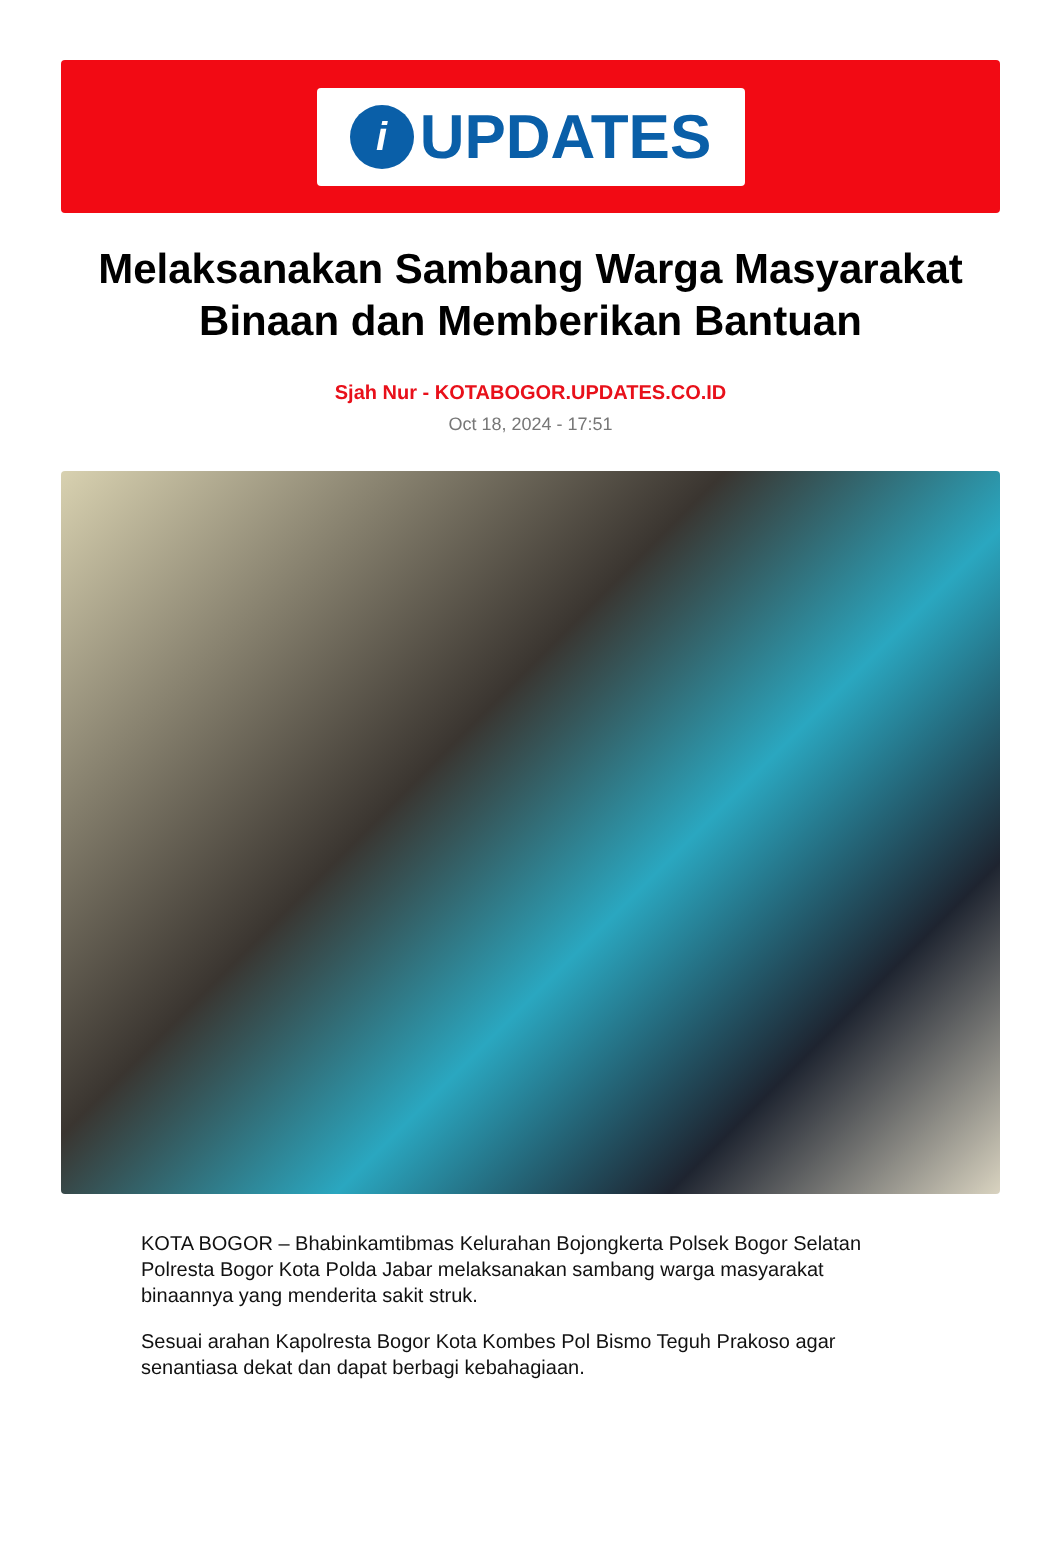i
UPDATES
Melaksanakan Sambang Warga Masyarakat Binaan dan Memberikan Bantuan
Sjah Nur - KOTABOGOR.UPDATES.CO.ID
Oct 18, 2024 - 17:51
KOTA BOGOR – Bhabinkamtibmas Kelurahan Bojongkerta Polsek Bogor Selatan Polresta Bogor Kota Polda Jabar melaksanakan sambang warga masyarakat binaannya yang menderita sakit struk.
Sesuai arahan Kapolresta Bogor Kota Kombes Pol Bismo Teguh Prakoso agar senantiasa dekat dan dapat berbagi kebahagiaan.